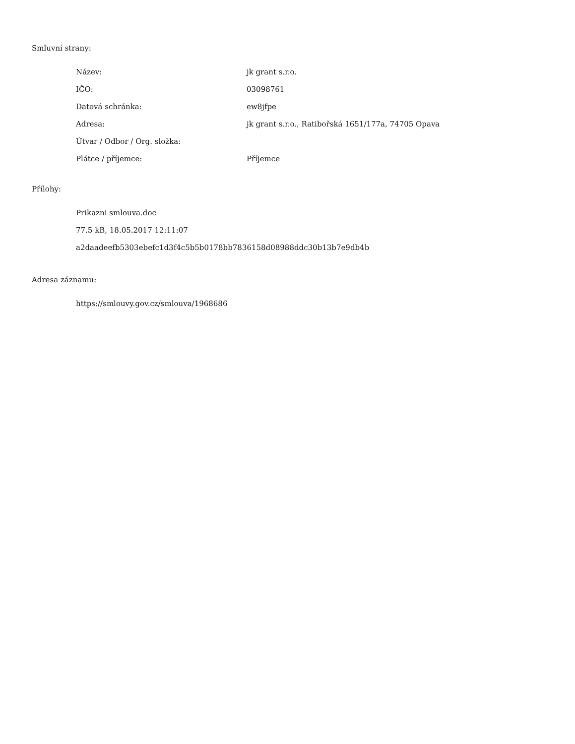Smluvní strany:
| Název: | jk grant s.r.o. |
| IČO: | 03098761 |
| Datová schránka: | ew8jfpe |
| Adresa: | jk grant s.r.o., Ratibořská 1651/177a, 74705 Opava |
| Útvar / Odbor / Org. složka: | |
| Plátce / příjemce: | Příjemce |
Přílohy:
Prikazni smlouva.doc
77.5 kB, 18.05.2017 12:11:07
a2daadeefb5303ebefc1d3f4c5b5b0178bb7836158d08988ddc30b13b7e9db4b
Adresa záznamu:
https://smlouvy.gov.cz/smlouva/1968686